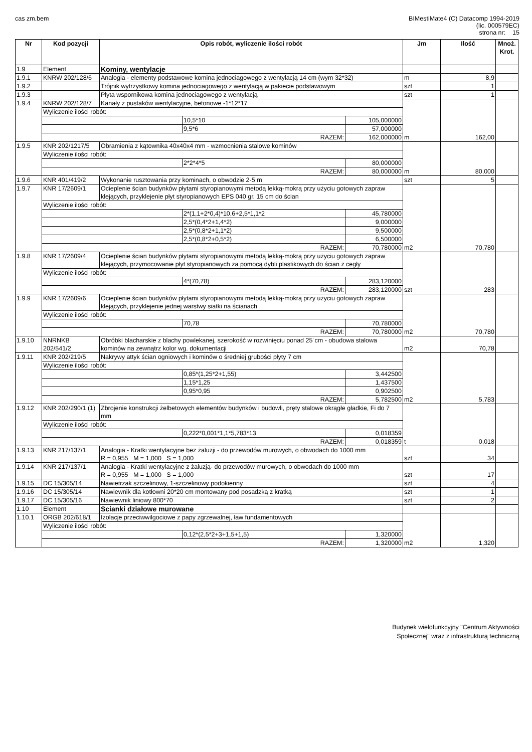cas zm.bem BIMestiMate4 (C) Datacomp 1994-2019
(lic. 000579EC)
strona nr: 15
| Nr | Kod pozycji | Opis robót, wyliczenie ilości robót | | | Jm | Ilość | Mnoż. Krot. |
| --- | --- | --- | --- | --- | --- | --- | --- |
| 1.9 | Element | Kominy, wentylacje | | | | | |
| 1.9.1 | KNRW 202/128/6 | Analogia - elementy podstawowe komina jednociagowego z wentylacją 14 cm (wym 32*32) | | | m | 8,9 | |
| 1.9.2 | | Trójnik wytrzystkowy komina jednociagowego z wentylacją w pakiecie podstawowym | | | szt | 1 | |
| 1.9.3 | | Płyta wspornikowa komina jednociagowego z wentylacją | | | szt | 1 | |
| 1.9.4 | KNRW 202/128/7 | Kanały z pustaków wentylacyjne, betonowe -1*12*17 | | | m | 162,00 | |
| | Wyliczenie ilości robót: | | | | | | |
| | | | 10,5*10 | 105,000000 | | | |
| | | | 9,5*6 | 57,000000 | | | |
| | RAZEM: | | | 162,000000 | | | |
| 1.9.5 | KNR 202/1217/5 | Obramienia z kątownika 40x40x4 mm - wzmocnienia stalowe kominów | | | m | 80,000 | |
| | Wyliczenie ilości robót: | | | | | | |
| | | | 2*2*4*5 | 80,000000 | | | |
| | RAZEM: | | | 80,000000 | | | |
| 1.9.6 | KNR 401/419/2 | Wykonanie rusztowania przy kominach, o obwodzie 2-5 m | | | szt | 5 | |
| 1.9.7 | KNR 17/2609/1 | Ocieplenie ścian budynków płytami styropianowymi metodą lekką-mokrą przy użyciu gotowych zapraw klejących, przyklejenie płyt styropianowych EPS 040 gr. 15 cm do ścian | | | m2 | 70,780 | |
| | Wyliczenie ilości robót: | | | | | | |
| | | | 2*(1,1+2*0,4)*10,6+2,5*1,1*2 | 45,780000 | | | |
| | | | 2,5*(0,4*2+1,4*2) | 9,000000 | | | |
| | | | 2,5*(0,8*2+1,1*2) | 9,500000 | | | |
| | | | 2,5*(0,8*2+0,5*2) | 6,500000 | | | |
| | RAZEM: | | | 70,780000 | | | |
| 1.9.8 | KNR 17/2609/4 | Ocieplenie ścian budynków płytami styropianowymi metodą lekką-mokrą przy użyciu gotowych zapraw klejących, przymocowanie płyt styropianowych za pomocą dybli plastikowych do ścian z cegły | | | szt | 283 | |
| | Wyliczenie ilości robót: | | | | | | |
| | | | 4*(70,78) | 283,120000 | | | |
| | RAZEM: | | | 283,120000 | | | |
| 1.9.9 | KNR 17/2609/6 | Ocieplenie ścian budynków płytami styropianowymi metodą lekką-mokrą przy użyciu gotowych zapraw klejących, przyklejenie jednej warstwy siatki na ścianach | | | m2 | 70,780 | |
| | Wyliczenie ilości robót: | | | | | | |
| | | | 70,78 | 70,780000 | | | |
| | RAZEM: | | | 70,780000 | | | |
| 1.9.10 | NNRNKB 202/541/2 | Obróbki blacharskie z blachy powlekanej, szerokość w rozwinięciu ponad 25˙cm - obudowa stalowa kominów na zewnątrz kolor wg. dokumentacji | | | m2 | 70,78 | |
| 1.9.11 | KNR 202/219/5 | Nakrywy attyk ścian ogniowych i kominów o średniej grubości płyty 7 cm | | | m2 | 5,783 | |
| | Wyliczenie ilości robót: | | | | | | |
| | | | 0,85*(1,25*2+1,55) | 3,442500 | | | |
| | | | 1,15*1,25 | 1,437500 | | | |
| | | | 0,95*0,95 | 0,902500 | | | |
| | RAZEM: | | | 5,782500 | | | |
| 1.9.12 | KNR 202/290/1 (1) | Zbrojenie konstrukcji żelbetowych elementów budynków i budowli, pręty stalowe okrągłe gładkie, Fi do 7 mm | | | t | 0,018 | |
| | Wyliczenie ilości robót: | | | | | | |
| | | | 0,222*0,001*1,1*5,783*13 | 0,018359 | | | |
| | RAZEM: | | | 0,018359 | | | |
| 1.9.13 | KNR 217/137/1 | Analogia - Kratki wentylacyjne bez żaluzji - do przewodów murowych, o obwodach do 1000 mm R = 0,955 M = 1,000 S = 1,000 | | | szt | 34 | |
| 1.9.14 | KNR 217/137/1 | Analogia - Kratki wentylacyjne z żaluzją- do przewodów murowych, o obwodach do 1000 mm R = 0,955 M = 1,000 S = 1,000 | | | szt | 17 | |
| 1.9.15 | DC 15/305/14 | Nawietrzak szczelinowy, 1-szczelinowy podokienny | | | szt | 4 | |
| 1.9.16 | DC 15/305/14 | Nawiewnik dla kotłowni 20*20 cm montowany pod posadzką z kratką | | | szt | 1 | |
| 1.9.17 | DC 15/305/16 | Nawiewnik liniowy 800*70 | | | szt | 2 | |
| 1.10 | Element | Scianki działowe murowane | | | | | |
| 1.10.1 | ORGB 202/618/1 | Izolacje przeciwwilgociowe z papy zgrzewalnej, ław fundamentowych | | | m2 | 1,320 | |
| | Wyliczenie ilości robót: | | | | | | |
| | | | 0,12*(2,5*2+3+1,5+1,5) | 1,320000 | | | |
| | RAZEM: | | | 1,320000 | | | |
Budynek wielofunkcyjny "Centrum Aktywności
Społecznej" wraz z infrastrukturą techniczną